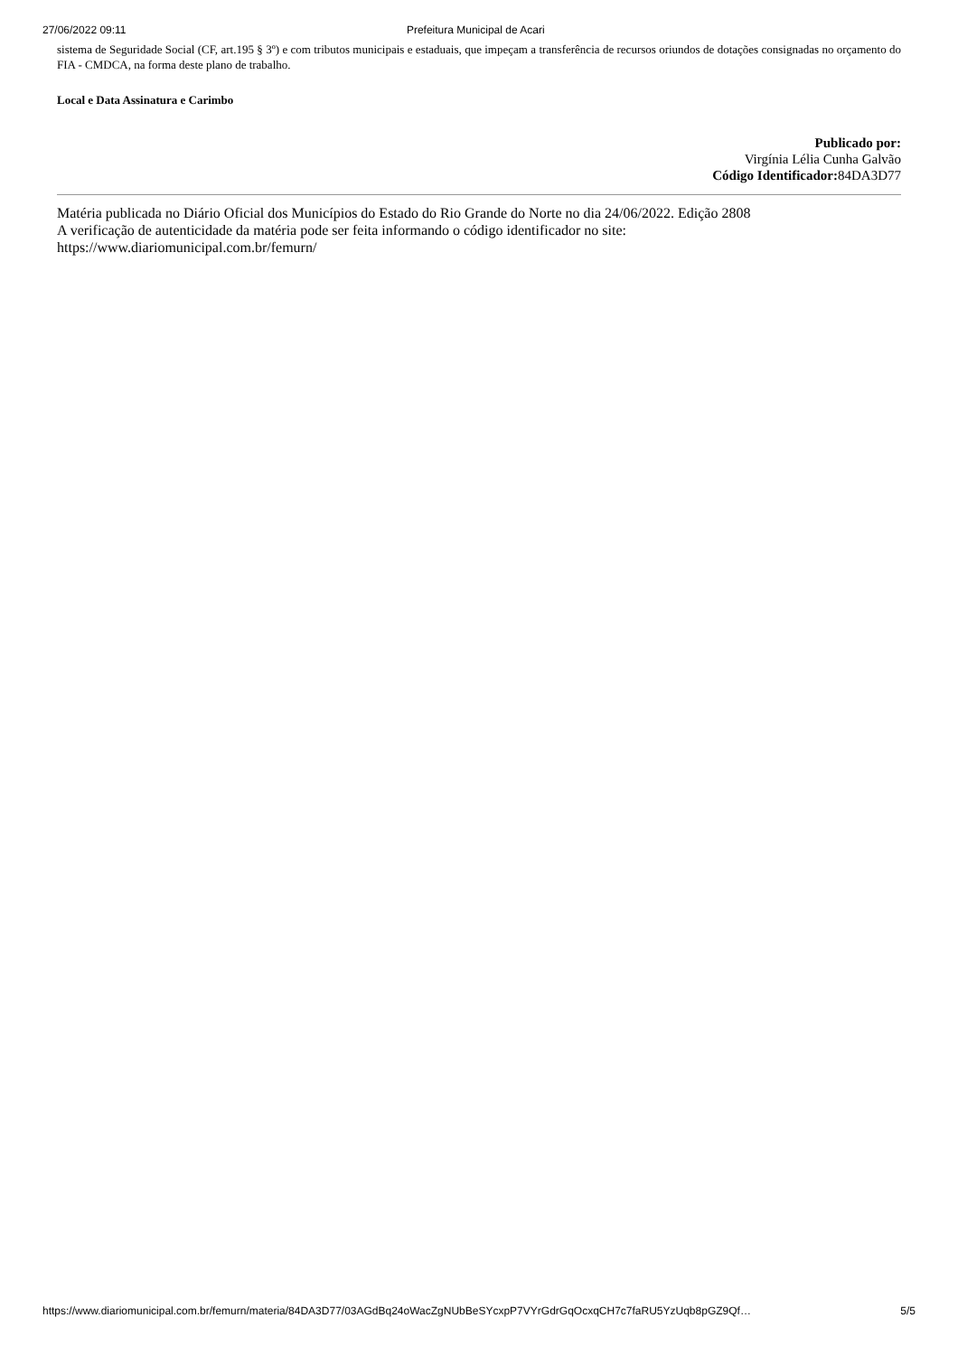27/06/2022 09:11 Prefeitura Municipal de Acari
sistema de Seguridade Social (CF, art.195 § 3º) e com tributos municipais e estaduais, que impeçam a transferência de recursos oriundos de dotações consignadas no orçamento do FIA - CMDCA, na forma deste plano de trabalho.
Local e Data Assinatura e Carimbo
Publicado por:
Virgínia Lélia Cunha Galvão
Código Identificador: 84DA3D77
Matéria publicada no Diário Oficial dos Municípios do Estado do Rio Grande do Norte no dia 24/06/2022. Edição 2808
A verificação de autenticidade da matéria pode ser feita informando o código identificador no site:
https://www.diariomunicipal.com.br/femurn/
https://www.diariomunicipal.com.br/femurn/materia/84DA3D77/03AGdBq24oWacZgNUbBeSYcxpP7VYrGdrGqOcxqCH7c7faRU5YzUqb8pGZ9Qf… 5/5